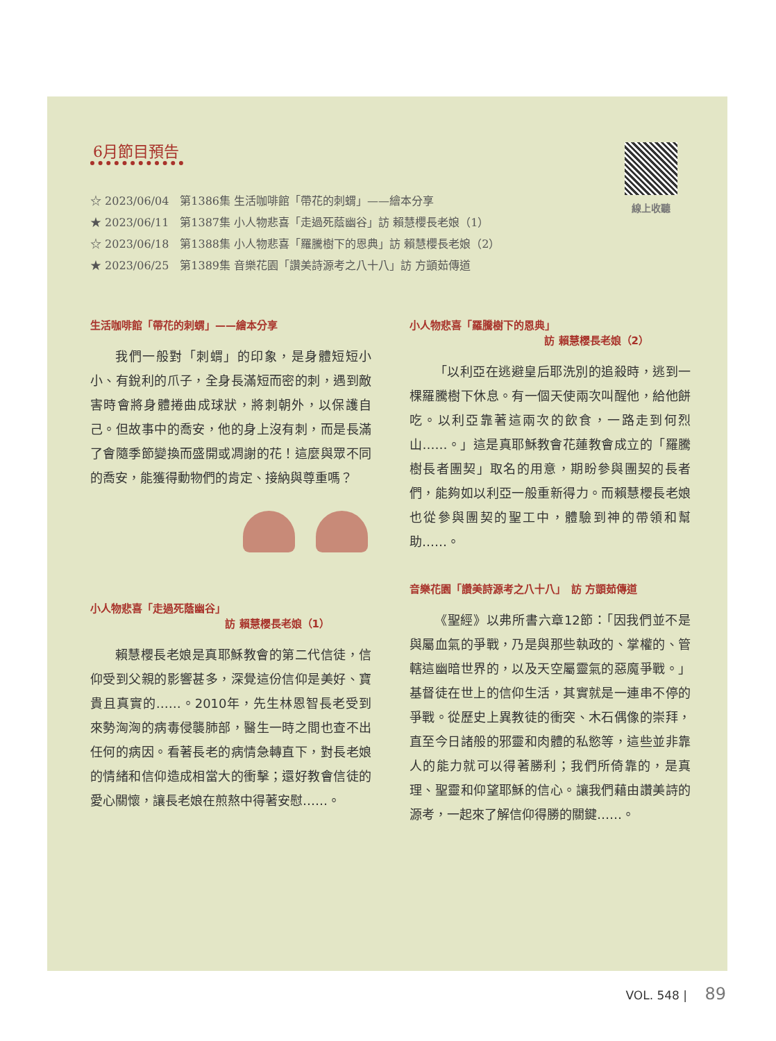6月節目預告
☆ 2023/06/04　第1386集 生活咖啡館「帶花的刺蝟」——繪本分享
★ 2023/06/11　第1387集 小人物悲喜「走過死蔭幽谷」訪 賴慧櫻長老娘（1）
☆ 2023/06/18　第1388集 小人物悲喜「羅騰樹下的恩典」訪 賴慧櫻長老娘（2）
★ 2023/06/25　第1389集 音樂花園「讚美詩源考之八十八」訪 方顗茹傳道
線上收聽
生活咖啡館「帶花的刺蝟」——繪本分享
我們一般對「刺蝟」的印象，是身體短短小小、有銳利的爪子，全身長滿短而密的刺，遇到敵害時會將身體捲曲成球狀，將刺朝外，以保護自己。但故事中的喬安，他的身上沒有刺，而是長滿了會隨季節變換而盛開或凋謝的花！這麼與眾不同的喬安，能獲得動物們的肯定、接納與尊重嗎？
小人物悲喜「走過死蔭幽谷」
訪 賴慧櫻長老娘（1）
賴慧櫻長老娘是真耶穌教會的第二代信徒，信仰受到父親的影響甚多，深覺這份信仰是美好、寶貴且真實的……。2010年，先生林恩智長老受到來勢洶洶的病毒侵襲肺部，醫生一時之間也查不出任何的病因。看著長老的病情急轉直下，對長老娘的情緒和信仰造成相當大的衝擊；還好教會信徒的愛心關懷，讓長老娘在煎熬中得著安慰……。
小人物悲喜「羅騰樹下的恩典」
訪 賴慧櫻長老娘（2）
「以利亞在逃避皇后耶洗別的追殺時，逃到一棵羅騰樹下休息。有一個天使兩次叫醒他，給他餅吃。以利亞靠著這兩次的飲食，一路走到何烈山……。」這是真耶穌教會花蓮教會成立的「羅騰樹長者團契」取名的用意，期盼參與團契的長者們，能夠如以利亞一般重新得力。而賴慧櫻長老娘也從參與團契的聖工中，體驗到神的帶領和幫助……。
音樂花園「讚美詩源考之八十八」　訪 方顗茹傳道
《聖經》以弗所書六章12節：「因我們並不是與屬血氣的爭戰，乃是與那些執政的、掌權的、管轄這幽暗世界的，以及天空屬靈氣的惡魔爭戰。」基督徒在世上的信仰生活，其實就是一連串不停的爭戰。從歷史上異教徒的衝突、木石偶像的崇拜，直至今日諸般的邪靈和肉體的私慾等，這些並非靠人的能力就可以得著勝利；我們所倚靠的，是真理、聖靈和仰望耶穌的信心。讓我們藉由讚美詩的源考，一起來了解信仰得勝的關鍵……。
VOL. 548 | 89